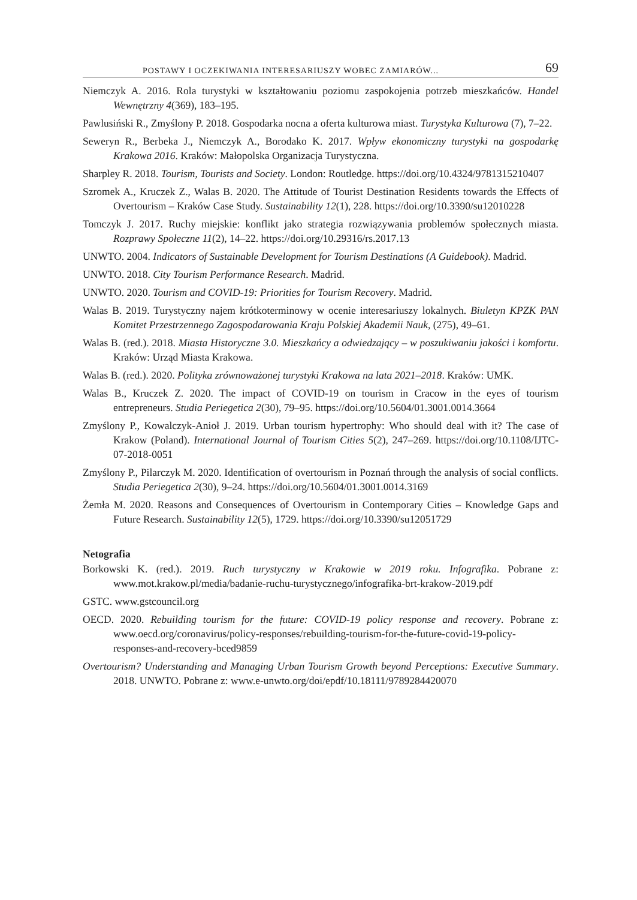POSTAWY I OCZEKIWANIA INTERESARIUSZY WOBEC ZAMIARÓW... 69
Niemczyk A. 2016. Rola turystyki w kształtowaniu poziomu zaspokojenia potrzeb mieszkańców. Handel Wewnętrzny 4(369), 183–195.
Pawlusiński R., Zmyślony P. 2018. Gospodarka nocna a oferta kulturowa miast. Turystyka Kulturowa (7), 7–22.
Seweryn R., Berbeka J., Niemczyk A., Borodako K. 2017. Wpływ ekonomiczny turystyki na gospodarkę Krakowa 2016. Kraków: Małopolska Organizacja Turystyczna.
Sharpley R. 2018. Tourism, Tourists and Society. London: Routledge. https://doi.org/10.4324/9781315210407
Szromek A., Kruczek Z., Walas B. 2020. The Attitude of Tourist Destination Residents towards the Effects of Overtourism – Kraków Case Study. Sustainability 12(1), 228. https://doi.org/10.3390/su12010228
Tomczyk J. 2017. Ruchy miejskie: konflikt jako strategia rozwiązywania problemów społecznych miasta. Rozprawy Społeczne 11(2), 14–22. https://doi.org/10.29316/rs.2017.13
UNWTO. 2004. Indicators of Sustainable Development for Tourism Destinations (A Guidebook). Madrid.
UNWTO. 2018. City Tourism Performance Research. Madrid.
UNWTO. 2020. Tourism and COVID-19: Priorities for Tourism Recovery. Madrid.
Walas B. 2019. Turystyczny najem krótkoterminowy w ocenie interesariuszy lokalnych. Biuletyn KPZK PAN Komitet Przestrzennego Zagospodarowania Kraju Polskiej Akademii Nauk, (275), 49–61.
Walas B. (red.). 2018. Miasta Historyczne 3.0. Mieszkańcy a odwiedzający – w poszukiwaniu jakości i komfortu. Kraków: Urząd Miasta Krakowa.
Walas B. (red.). 2020. Polityka zrównoważonej turystyki Krakowa na lata 2021–2018. Kraków: UMK.
Walas B., Kruczek Z. 2020. The impact of COVID-19 on tourism in Cracow in the eyes of tourism entrepreneurs. Studia Periegetica 2(30), 79–95. https://doi.org/10.5604/01.3001.0014.3664
Zmyślony P., Kowalczyk-Anioł J. 2019. Urban tourism hypertrophy: Who should deal with it? The case of Krakow (Poland). International Journal of Tourism Cities 5(2), 247–269. https://doi.org/10.1108/IJTC-07-2018-0051
Zmyślony P., Pilarczyk M. 2020. Identification of overtourism in Poznań through the analysis of social conflicts. Studia Periegetica 2(30), 9–24. https://doi.org/10.5604/01.3001.0014.3169
Żemła M. 2020. Reasons and Consequences of Overtourism in Contemporary Cities – Knowledge Gaps and Future Research. Sustainability 12(5), 1729. https://doi.org/10.3390/su12051729
Netografia
Borkowski K. (red.). 2019. Ruch turystyczny w Krakowie w 2019 roku. Infografika. Pobrane z: www.mot.krakow.pl/media/badanie-ruchu-turystycznego/infografika-brt-krakow-2019.pdf
GSTC. www.gstcouncil.org
OECD. 2020. Rebuilding tourism for the future: COVID-19 policy response and recovery. Pobrane z: www.oecd.org/coronavirus/policy-responses/rebuilding-tourism-for-the-future-covid-19-policy-responses-and-recovery-bced9859
Overtourism? Understanding and Managing Urban Tourism Growth beyond Perceptions: Executive Summary. 2018. UNWTO. Pobrane z: www.e-unwto.org/doi/epdf/10.18111/9789284420070